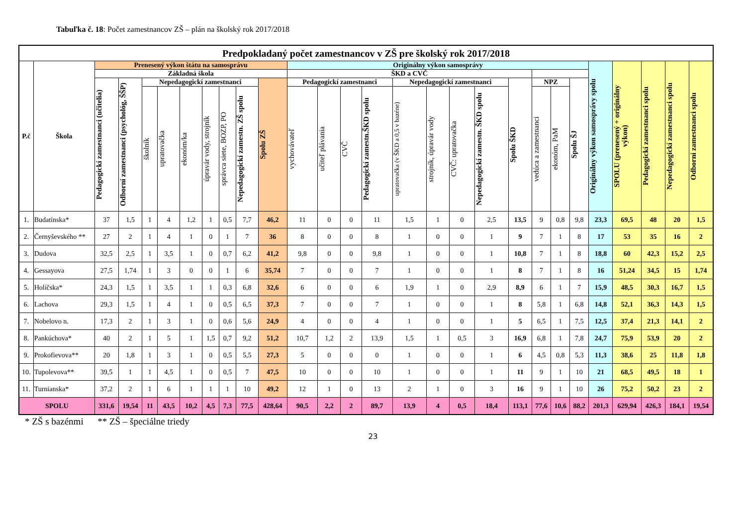Tabuľka č. 18: Počet zamestnancov ZŠ – plán na školský rok 2017/2018
| Predpokladaný počet zamestnancov v ZŠ pre školský rok 2017/2018 | | | | | | | | | | | | | | | | | | | | | | | | | | | |
| --- | --- | --- | --- | --- | --- | --- | --- | --- | --- | --- | --- | --- | --- | --- | --- | --- | --- | --- | --- | --- | --- | --- | --- | --- | --- | --- | --- |
| P.č | Škola | Prenesený výkon štátu na samosprávu | | | | | | | | | Originálny výkon samosprávy | | | | | | | | | | | | Originálny výkon samosprávy spolu | SPOLU (prenesený + originálny výkon) | Pedagogickí zamestnanci spolu | Nepedagogickí zamestnanci spolu | Odborní zamestnanci spolu |
| | | Základná škola | | | | | | | | | ŠKD a CVČ | | | | | | | | | | | | | | | | |
| | | Pedagogickí zamestnanci (učitelia) | Odborní zamestnanci (psychológ, ŠŠP) | Nepedagogickí zamestnanci | | | | | | Spolu ZŠ | Pedagogickí zamestnanci | | | | Nepedagogickí zamestnanci | | | | Spolu ŠKD | NPZ | | Spolu ŠJ | | | | | |
| | | | | školník | upratovačka | ekonóm/ka | úpravár vody, strojník | správca siete, BOZP, PO | Nepedagogickí zamestn. ZŠ spolu | | vychovávateľ | učiteľ plávania | CVČ | Pedagogickí zamestn.ŠKD spolu | upratovačka (v ŠKD a 0,5 v bazéne) | strojník, úpravár vody | CVČ: upratovačka | Nepedagogickí zamestn. ŠKD spolu | | vedúca a zamestnanci | ekonóm, PaM | | | | | | |
| 1. | Budatínska* | 37 | 1,5 | 1 | 4 | 1,2 | 1 | 0,5 | 7,7 | 46,2 | 11 | 0 | 0 | 11 | 1,5 | 1 | 0 | 2,5 | 13,5 | 9 | 0,8 | 9,8 | 23,3 | 69,5 | 48 | 20 | 1,5 |
| 2. | Černyševského ** | 27 | 2 | 1 | 4 | 1 | 0 | 1 | 7 | 36 | 8 | 0 | 0 | 8 | 1 | 0 | 0 | 1 | 9 | 7 | 1 | 8 | 17 | 53 | 35 | 16 | 2 |
| 3. | Dudova | 32,5 | 2,5 | 1 | 3,5 | 1 | 0 | 0,7 | 6,2 | 41,2 | 9,8 | 0 | 0 | 9,8 | 1 | 0 | 0 | 1 | 10,8 | 7 | 1 | 8 | 18,8 | 60 | 42,3 | 15,2 | 2,5 |
| 4. | Gessayova | 27,5 | 1,74 | 1 | 3 | 0 | 0 | 1 | 6 | 35,74 | 7 | 0 | 0 | 7 | 1 | 0 | 0 | 1 | 8 | 7 | 1 | 8 | 16 | 51,24 | 34,5 | 15 | 1,74 |
| 5. | Holíčska* | 24,3 | 1,5 | 1 | 3,5 | 1 | 1 | 0,3 | 6,8 | 32,6 | 6 | 0 | 0 | 6 | 1,9 | 1 | 0 | 2,9 | 8,9 | 6 | 1 | 7 | 15,9 | 48,5 | 30,3 | 16,7 | 1,5 |
| 6. | Lachova | 29,3 | 1,5 | 1 | 4 | 1 | 0 | 0,5 | 6,5 | 37,3 | 7 | 0 | 0 | 7 | 1 | 0 | 0 | 1 | 8 | 5,8 | 1 | 6,8 | 14,8 | 52,1 | 36,3 | 14,3 | 1,5 |
| 7. | Nobelovo n. | 17,3 | 2 | 1 | 3 | 1 | 0 | 0,6 | 5,6 | 24,9 | 4 | 0 | 0 | 4 | 1 | 0 | 0 | 1 | 5 | 6,5 | 1 | 7,5 | 12,5 | 37,4 | 21,3 | 14,1 | 2 |
| 8. | Pankúchova* | 40 | 2 | 1 | 5 | 1 | 1,5 | 0,7 | 9,2 | 51,2 | 10,7 | 1,2 | 2 | 13,9 | 1,5 | 1 | 0,5 | 3 | 16,9 | 6,8 | 1 | 7,8 | 24,7 | 75,9 | 53,9 | 20 | 2 |
| 9. | Prokofievova** | 20 | 1,8 | 1 | 3 | 1 | 0 | 0,5 | 5,5 | 27,3 | 5 | 0 | 0 | 0 | 1 | 0 | 0 | 1 | 6 | 4,5 | 0,8 | 5,3 | 11,3 | 38,6 | 25 | 11,8 | 1,8 |
| 10. | Tupolevova** | 39,5 | 1 | 1 | 4,5 | 1 | 0 | 0,5 | 7 | 47,5 | 10 | 0 | 0 | 10 | 1 | 0 | 0 | 1 | 11 | 9 | 1 | 10 | 21 | 68,5 | 49,5 | 18 | 1 |
| 11. | Turnianska* | 37,2 | 2 | 1 | 6 | 1 | 1 | 1 | 10 | 49,2 | 12 | 1 | 0 | 13 | 2 | 1 | 0 | 3 | 16 | 9 | 1 | 10 | 26 | 75,2 | 50,2 | 23 | 2 |
| SPOLU | | 331,6 | 19,54 | 11 | 43,5 | 10,2 | 4,5 | 7,3 | 77,5 | 428,64 | 90,5 | 2,2 | 2 | 89,7 | 13,9 | 4 | 0,5 | 18,4 | 113,1 | 77,6 | 10,6 | 88,2 | 201,3 | 629,94 | 426,3 | 184,1 | 19,54 |
* ZŠ s bazénmi ** ZŠ – špeciálne triedy
23